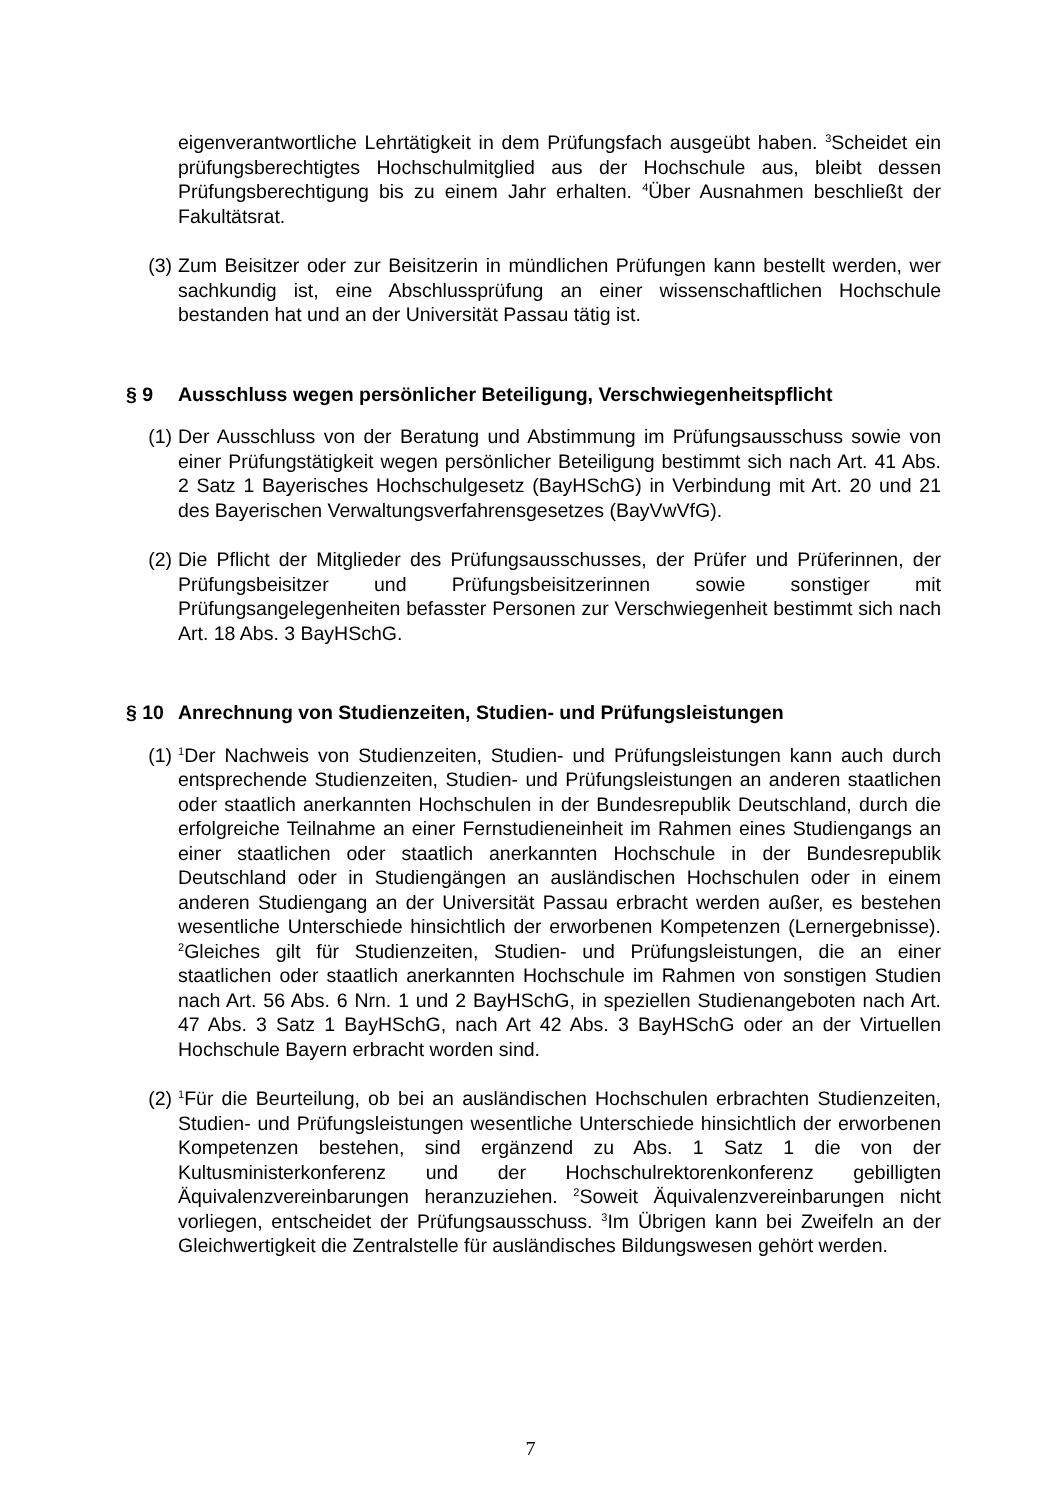eigenverantwortliche Lehrtätigkeit in dem Prüfungsfach ausgeübt haben. <sup>3</sup>Scheidet ein prüfungsberechtigtes Hochschulmitglied aus der Hochschule aus, bleibt dessen Prüfungsberechtigung bis zu einem Jahr erhalten. <sup>4</sup>Über Ausnahmen beschließt der Fakultätsrat.
(3) Zum Beisitzer oder zur Beisitzerin in mündlichen Prüfungen kann bestellt werden, wer sachkundig ist, eine Abschlussprüfung an einer wissenschaftlichen Hochschule bestanden hat und an der Universität Passau tätig ist.
§ 9 Ausschluss wegen persönlicher Beteiligung, Verschwiegenheitspflicht
(1) Der Ausschluss von der Beratung und Abstimmung im Prüfungsausschuss sowie von einer Prüfungstätigkeit wegen persönlicher Beteiligung bestimmt sich nach Art. 41 Abs. 2 Satz 1 Bayerisches Hochschulgesetz (BayHSchG) in Verbindung mit Art. 20 und 21 des Bayerischen Verwaltungsverfahrensgesetzes (BayVwVfG).
(2) Die Pflicht der Mitglieder des Prüfungsausschusses, der Prüfer und Prüferinnen, der Prüfungsbeisitzer und Prüfungsbeisitzerinnen sowie sonstiger mit Prüfungsangelegenheiten befasster Personen zur Verschwiegenheit bestimmt sich nach Art. 18 Abs. 3 BayHSchG.
§ 10 Anrechnung von Studienzeiten, Studien- und Prüfungsleistungen
(1)
<sup>1</sup> Der Nachweis von Studienzeiten, Studien- und Prüfungsleistungen kann auch durch entsprechende Studienzeiten, Studien- und Prüfungsleistungen an anderen staatlichen oder staatlich anerkannten Hochschulen in der Bundesrepublik Deutschland, durch die erfolgreiche Teilnahme an einer Fernstudieneinheit im Rahmen eines Studiengangs an einer staatlichen oder staatlich anerkannten Hochschule in der Bundesrepublik Deutschland oder in Studiengängen an ausländischen Hochschulen oder in einem anderen Studiengang an der Universität Passau erbracht werden außer, es bestehen wesentliche Unterschiede hinsichtlich der erworbenen Kompetenzen (Lernergebnisse). <sup>2</sup>Gleiches gilt für Studienzeiten, Studien- und Prüfungsleistungen, die an einer staatlichen oder staatlich anerkannten Hochschule im Rahmen von sonstigen Studien nach Art. 56 Abs. 6 Nrn. 1 und 2 BayHSchG, in speziellen Studienangeboten nach Art. 47 Abs. 3 Satz 1 BayHSchG, nach Art 42 Abs. 3 BayHSchG oder an der Virtuellen Hochschule Bayern erbracht worden sind.
(2)
<sup>1</sup> Für die Beurteilung, ob bei an ausländischen Hochschulen erbrachten Studienzeiten, Studien- und Prüfungsleistungen wesentliche Unterschiede hinsichtlich der erworbenen Kompetenzen bestehen, sind ergänzend zu Abs. 1 Satz 1 die von der Kultusministerkonferenz und der Hochschulrektorenkonferenz gebilligten Äquivalenzvereinbarungen heranzuziehen. <sup>2</sup>Soweit Äquivalenzvereinbarungen nicht vorliegen, entscheidet der Prüfungsausschuss. <sup>3</sup>Im Übrigen kann bei Zweifeln an der Gleichwertigkeit die Zentralstelle für ausländisches Bildungswesen gehört werden.
7